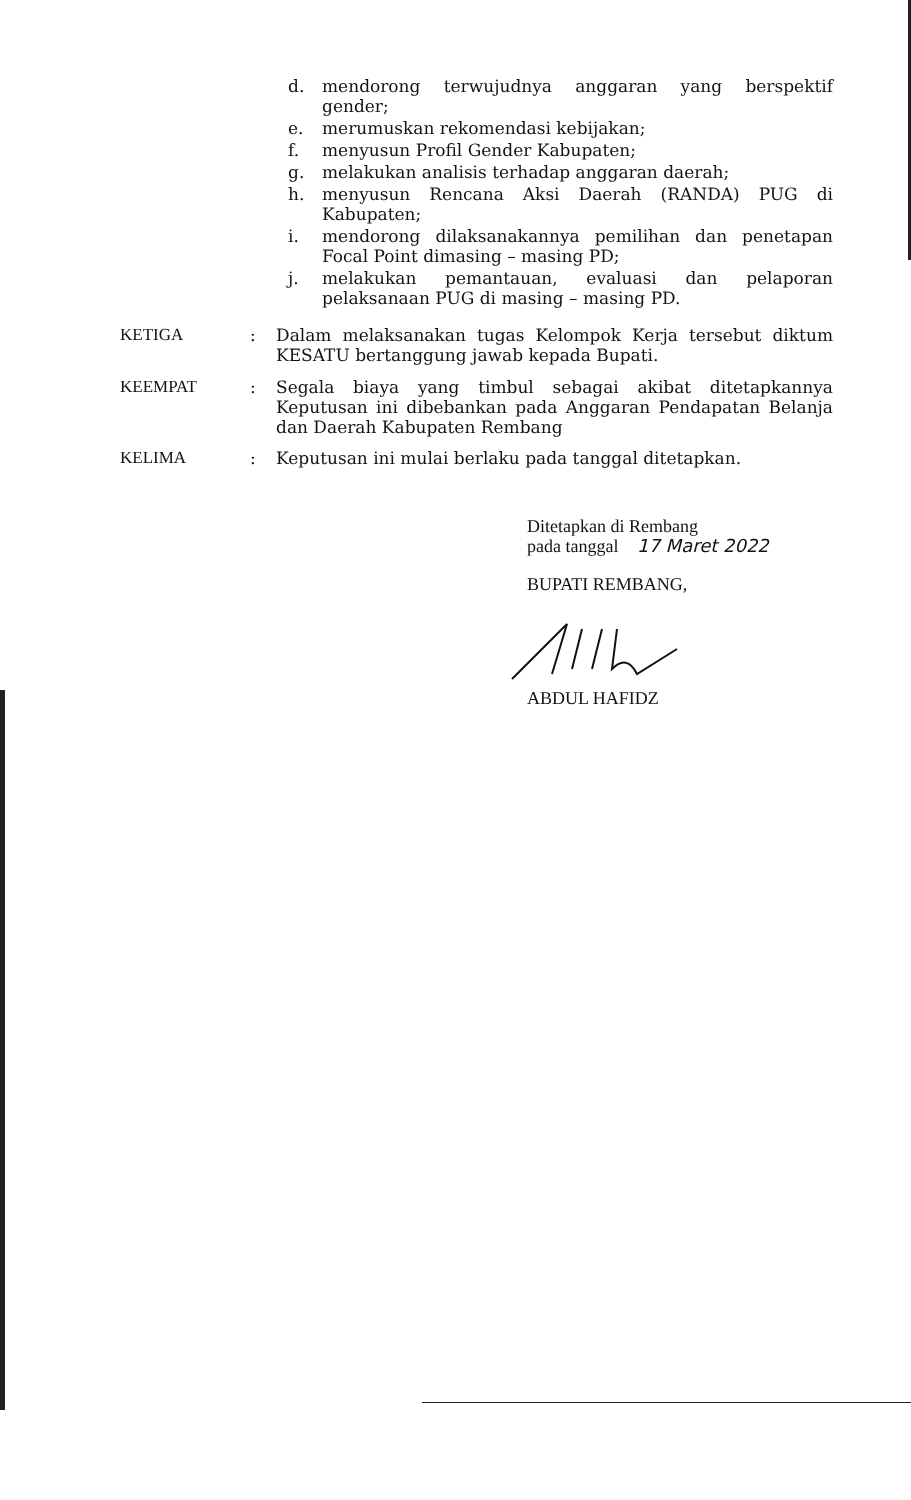d. mendorong terwujudnya anggaran yang berspektif gender;
e. merumuskan rekomendasi kebijakan;
f. menyusun Profil Gender Kabupaten;
g. melakukan analisis terhadap anggaran daerah;
h. menyusun Rencana Aksi Daerah (RANDA) PUG di Kabupaten;
i. mendorong dilaksanakannya pemilihan dan penetapan Focal Point dimasing – masing PD;
j. melakukan pemantauan, evaluasi dan pelaporan pelaksanaan PUG di masing – masing PD.
KETIGA: Dalam melaksanakan tugas Kelompok Kerja tersebut diktum KESATU bertanggung jawab kepada Bupati.
KEEMPAT: Segala biaya yang timbul sebagai akibat ditetapkannya Keputusan ini dibebankan pada Anggaran Pendapatan Belanja dan Daerah Kabupaten Rembang
KELIMA: Keputusan ini mulai berlaku pada tanggal ditetapkan.
Ditetapkan di Rembang
pada tanggal 17 Maret 2022
BUPATI REMBANG,
ABDUL HAFIDZ